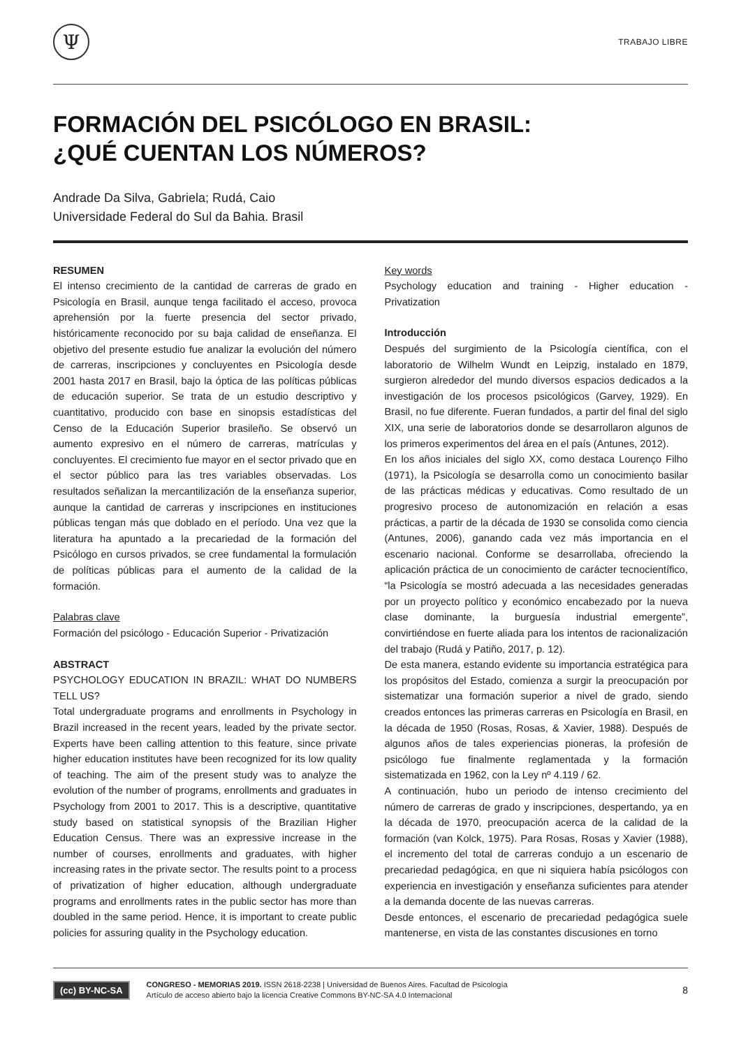Ψ
TRABAJO LIBRE
FORMACIÓN DEL PSICÓLOGO EN BRASIL:
¿QUÉ CUENTAN LOS NÚMEROS?
Andrade Da Silva, Gabriela; Rudá, Caio
Universidade Federal do Sul da Bahia. Brasil
RESUMEN
El intenso crecimiento de la cantidad de carreras de grado en Psicología en Brasil, aunque tenga facilitado el acceso, provoca aprehensión por la fuerte presencia del sector privado, históricamente reconocido por su baja calidad de enseñanza. El objetivo del presente estudio fue analizar la evolución del número de carreras, inscripciones y concluyentes en Psicología desde 2001 hasta 2017 en Brasil, bajo la óptica de las políticas públicas de educación superior. Se trata de un estudio descriptivo y cuantitativo, producido con base en sinopsis estadísticas del Censo de la Educación Superior brasileño. Se observó un aumento expresivo en el número de carreras, matrículas y concluyentes. El crecimiento fue mayor en el sector privado que en el sector público para las tres variables observadas. Los resultados señalizan la mercantilización de la enseñanza superior, aunque la cantidad de carreras y inscripciones en instituciones públicas tengan más que doblado en el período. Una vez que la literatura ha apuntado a la precariedad de la formación del Psicólogo en cursos privados, se cree fundamental la formulación de políticas públicas para el aumento de la calidad de la formación.
Palabras clave
Formación del psicólogo - Educación Superior - Privatización
ABSTRACT
PSYCHOLOGY EDUCATION IN BRAZIL: WHAT DO NUMBERS TELL US?
Total undergraduate programs and enrollments in Psychology in Brazil increased in the recent years, leaded by the private sector. Experts have been calling attention to this feature, since private higher education institutes have been recognized for its low quality of teaching. The aim of the present study was to analyze the evolution of the number of programs, enrollments and graduates in Psychology from 2001 to 2017. This is a descriptive, quantitative study based on statistical synopsis of the Brazilian Higher Education Census. There was an expressive increase in the number of courses, enrollments and graduates, with higher increasing rates in the private sector. The results point to a process of privatization of higher education, although undergraduate programs and enrollments rates in the public sector has more than doubled in the same period. Hence, it is important to create public policies for assuring quality in the Psychology education.
Key words
Psychology education and training - Higher education - Privatization
Introducción
Después del surgimiento de la Psicología científica, con el laboratorio de Wilhelm Wundt en Leipzig, instalado en 1879, surgieron alrededor del mundo diversos espacios dedicados a la investigación de los procesos psicológicos (Garvey, 1929). En Brasil, no fue diferente. Fueran fundados, a partir del final del siglo XIX, una serie de laboratorios donde se desarrollaron algunos de los primeros experimentos del área en el país (Antunes, 2012).
En los años iniciales del siglo XX, como destaca Lourenço Filho (1971), la Psicología se desarrolla como un conocimiento basilar de las prácticas médicas y educativas. Como resultado de un progresivo proceso de autonomización en relación a esas prácticas, a partir de la década de 1930 se consolida como ciencia (Antunes, 2006), ganando cada vez más importancia en el escenario nacional. Conforme se desarrollaba, ofreciendo la aplicación práctica de un conocimiento de carácter tecnocientífico, “la Psicología se mostró adecuada a las necesidades generadas por un proyecto político y económico encabezado por la nueva clase dominante, la burguesía industrial emergente”, convirtiéndose en fuerte aliada para los intentos de racionalización del trabajo (Rudá y Patiño, 2017, p. 12).
De esta manera, estando evidente su importancia estratégica para los propósitos del Estado, comienza a surgir la preocupación por sistematizar una formación superior a nivel de grado, siendo creados entonces las primeras carreras en Psicología en Brasil, en la década de 1950 (Rosas, Rosas, & Xavier, 1988). Después de algunos años de tales experiencias pioneras, la profesión de psicólogo fue finalmente reglamentada y la formación sistematizada en 1962, con la Ley nº 4.119 / 62.
A continuación, hubo un periodo de intenso crecimiento del número de carreras de grado y inscripciones, despertando, ya en la década de 1970, preocupación acerca de la calidad de la formación (van Kolck, 1975). Para Rosas, Rosas y Xavier (1988), el incremento del total de carreras condujo a un escenario de precariedad pedagógica, en que ni siquiera había psicólogos con experiencia en investigación y enseñanza suficientes para atender a la demanda docente de las nuevas carreras.
Desde entonces, el escenario de precariedad pedagógica suele mantenerse, en vista de las constantes discusiones en torno
(cc) BY-NC-SA
CONGRESO - MEMORIAS 2019. ISSN 2618-2238 | Universidad de Buenos Aires. Facultad de Psicología
Artículo de acceso abierto bajo la licencia Creative Commons BY-NC-SA 4.0 Internacional
8